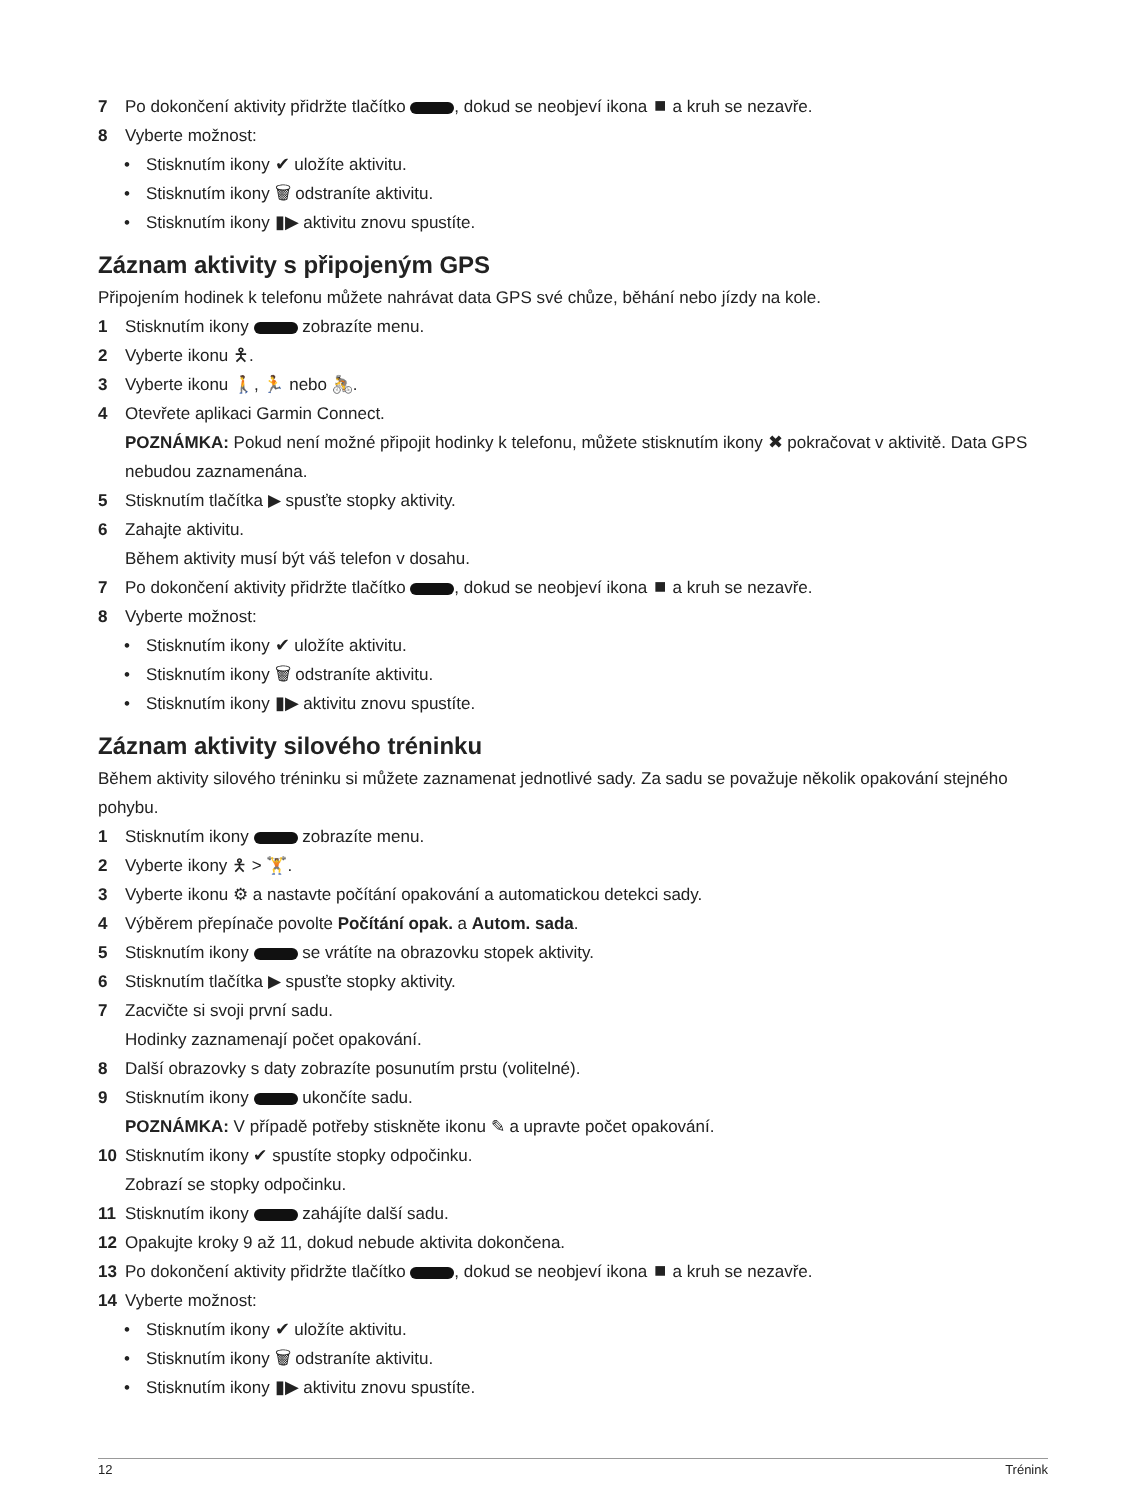7 Po dokončení aktivity přidržte tlačítko , dokud se neobjeví ikona ⏹ a kruh se nezavře.
8 Vyberte možnost:
• Stisknutím ikony ✔ uložíte aktivitu.
• Stisknutím ikony 🗑 odstraníte aktivitu.
• Stisknutím ikony ▮▶ aktivitu znovu spustíte.
Záznam aktivity s připojeným GPS
Připojením hodinek k telefonu můžete nahrávat data GPS své chůze, běhání nebo jízdy na kole.
1 Stisknutím ikony zobrazíte menu.
2 Vyberte ikonu 🯅.
3 Vyberte ikonu 🚶, 🏃 nebo 🚴.
4 Otevřete aplikaci Garmin Connect.
POZNÁMKA: Pokud není možné připojit hodinky k telefonu, můžete stisknutím ikony ✖ pokračovat v aktivitě. Data GPS nebudou zaznamenána.
5 Stisknutím tlačítka ▶ spusťte stopky aktivity.
6 Zahajte aktivitu.
Během aktivity musí být váš telefon v dosahu.
7 Po dokončení aktivity přidržte tlačítko , dokud se neobjeví ikona ⏹ a kruh se nezavře.
8 Vyberte možnost:
• Stisknutím ikony ✔ uložíte aktivitu.
• Stisknutím ikony 🗑 odstraníte aktivitu.
• Stisknutím ikony ▮▶ aktivitu znovu spustíte.
Záznam aktivity silového tréninku
Během aktivity silového tréninku si můžete zaznamenat jednotlivé sady. Za sadu se považuje několik opakování stejného pohybu.
1 Stisknutím ikony zobrazíte menu.
2 Vyberte ikony 🯅 > 🏋.
3 Vyberte ikonu ⚙ a nastavte počítání opakování a automatickou detekci sady.
4 Výběrem přepínače povolte Počítání opak. a Autom. sada.
5 Stisknutím ikony se vrátíte na obrazovku stopek aktivity.
6 Stisknutím tlačítka ▶ spusťte stopky aktivity.
7 Zacvičte si svoji první sadu.
Hodinky zaznamenají počet opakování.
8 Další obrazovky s daty zobrazíte posunutím prstu (volitelné).
9 Stisknutím ikony ukončíte sadu.
POZNÁMKA: V případě potřeby stiskněte ikonu ✎ a upravte počet opakování.
10 Stisknutím ikony ✔ spustíte stopky odpočinku.
Zobrazí se stopky odpočinku.
11 Stisknutím ikony zahájíte další sadu.
12 Opakujte kroky 9 až 11, dokud nebude aktivita dokončena.
13 Po dokončení aktivity přidržte tlačítko , dokud se neobjeví ikona ⏹ a kruh se nezavře.
14 Vyberte možnost:
• Stisknutím ikony ✔ uložíte aktivitu.
• Stisknutím ikony 🗑 odstraníte aktivitu.
• Stisknutím ikony ▮▶ aktivitu znovu spustíte.
12 Trénink